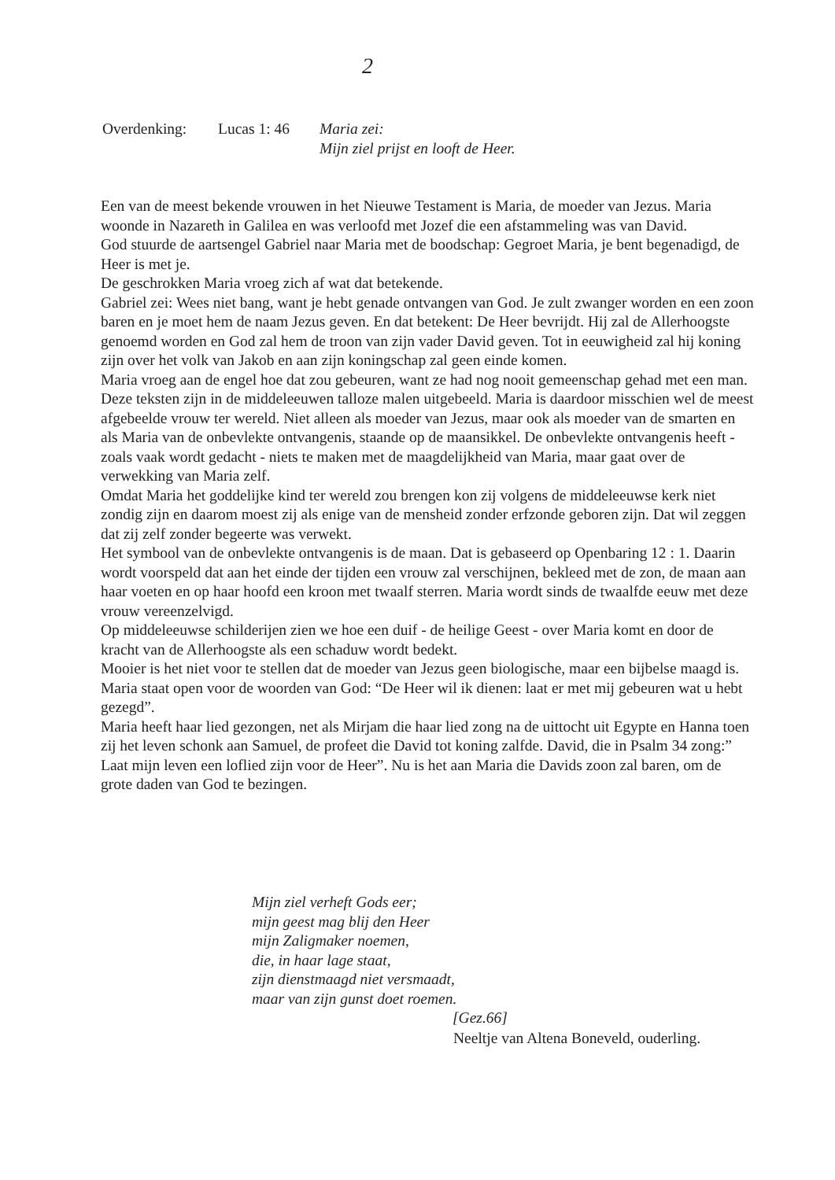2
| Overdenking: | Lucas 1: 46 | Maria zei: Mijn ziel prijst en looft de Heer. |
Een van de meest bekende vrouwen in het Nieuwe Testament is Maria, de moeder van Jezus. Maria woonde in Nazareth in Galilea en was verloofd met Jozef die een afstammeling was van David.
God stuurde de aartsengel Gabriel naar Maria met de boodschap: Gegroet Maria, je bent begenadigd, de Heer is met je.
De geschrokken Maria vroeg zich af wat dat betekende.
Gabriel zei: Wees niet bang, want je hebt genade ontvangen van God. Je zult zwanger worden en een zoon baren en je moet hem de naam Jezus geven. En dat betekent: De Heer bevrijdt. Hij zal de Allerhoogste genoemd worden en God zal hem de troon van zijn vader David geven. Tot in eeuwigheid zal hij koning zijn over het volk van Jakob en aan zijn koningschap zal geen einde komen.
Maria vroeg aan de engel hoe dat zou gebeuren, want ze had nog nooit gemeenschap gehad met een man.
Deze teksten zijn in de middeleeuwen talloze malen uitgebeeld. Maria is daardoor misschien wel de meest afgebeelde vrouw ter wereld. Niet alleen als moeder van Jezus, maar ook als moeder van de smarten en als Maria van de onbevlekte ontvangenis, staande op de maansikkel. De onbevlekte ontvangenis heeft - zoals vaak wordt gedacht - niets te maken met de maagdelijkheid van Maria, maar gaat over de verwekking van Maria zelf.
Omdat Maria het goddelijke kind ter wereld zou brengen kon zij volgens de middeleeuwse kerk niet zondig zijn en daarom moest zij als enige van de mensheid zonder erfzonde geboren zijn. Dat wil zeggen dat zij zelf zonder begeerte was verwekt.
Het symbool van de onbevlekte ontvangenis is de maan. Dat is gebaseerd op Openbaring 12 : 1. Daarin wordt voorspeld dat aan het einde der tijden een vrouw zal verschijnen, bekleed met de zon, de maan aan haar voeten en op haar hoofd een kroon met twaalf sterren. Maria wordt sinds de twaalfde eeuw met deze vrouw vereenzelvigd.
Op middeleeuwse schilderijen zien we hoe een duif - de heilige Geest - over Maria komt en door de kracht van de Allerhoogste als een schaduw wordt bedekt.
Mooier is het niet voor te stellen dat de moeder van Jezus geen biologische, maar een bijbelse maagd is. Maria staat open voor de woorden van God: “De Heer wil ik dienen: laat er met mij gebeuren wat u hebt gezegd”.
Maria heeft haar lied gezongen, net als Mirjam die haar lied zong na de uittocht uit Egypte en Hanna toen zij het leven schonk aan Samuel, de profeet die David tot koning zalfde. David, die in Psalm 34 zong:” Laat mijn leven een loflied zijn voor de Heer”. Nu is het aan Maria die Davids zoon zal baren, om de grote daden van God te bezingen.
Mijn ziel verheft Gods eer;
mijn geest mag blij den Heer
mijn Zaligmaker noemen,
die, in haar lage staat,
zijn dienstmaagd niet versmaadt,
maar van zijn gunst doet roemen.
[Gez.66]
Neeltje van Altena Boneveld, ouderling.